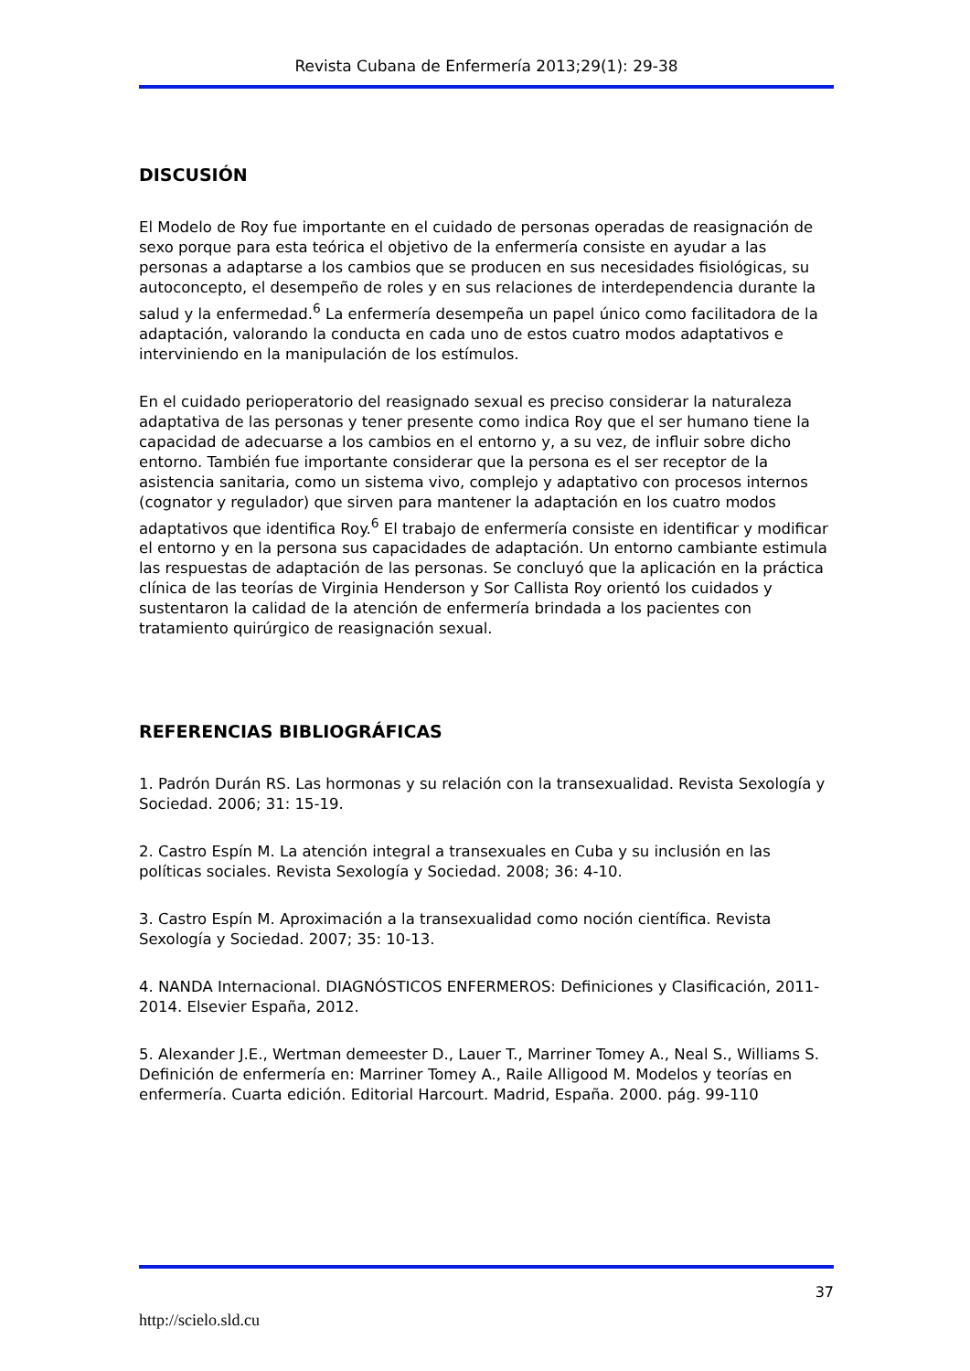Revista Cubana de Enfermería 2013;29(1): 29-38
DISCUSIÓN
El Modelo de Roy fue importante en el cuidado de personas operadas de reasignación de sexo porque para esta teórica el objetivo de la enfermería consiste en ayudar a las personas a adaptarse a los cambios que se producen en sus necesidades fisiológicas, su autoconcepto, el desempeño de roles y en sus relaciones de interdependencia durante la salud y la enfermedad.<sup>6</sup> La enfermería desempeña un papel único como facilitadora de la adaptación, valorando la conducta en cada uno de estos cuatro modos adaptativos e interviniendo en la manipulación de los estímulos.
En el cuidado perioperatorio del reasignado sexual es preciso considerar la naturaleza adaptativa de las personas y tener presente como indica Roy que el ser humano tiene la capacidad de adecuarse a los cambios en el entorno y, a su vez, de influir sobre dicho entorno. También fue importante considerar que la persona es el ser receptor de la asistencia sanitaria, como un sistema vivo, complejo y adaptativo con procesos internos (cognator y regulador) que sirven para mantener la adaptación en los cuatro modos adaptativos que identifica Roy.<sup>6</sup> El trabajo de enfermería consiste en identificar y modificar el entorno y en la persona sus capacidades de adaptación. Un entorno cambiante estimula las respuestas de adaptación de las personas. Se concluyó que la aplicación en la práctica clínica de las teorías de Virginia Henderson y Sor Callista Roy orientó los cuidados y sustentaron la calidad de la atención de enfermería brindada a los pacientes con tratamiento quirúrgico de reasignación sexual.
REFERENCIAS BIBLIOGRÁFICAS
1. Padrón Durán RS. Las hormonas y su relación con la transexualidad. Revista Sexología y Sociedad. 2006; 31: 15-19.
2. Castro Espín M. La atención integral a transexuales en Cuba y su inclusión en las políticas sociales. Revista Sexología y Sociedad. 2008; 36: 4-10.
3. Castro Espín M. Aproximación a la transexualidad como noción científica. Revista Sexología y Sociedad. 2007; 35: 10-13.
4. NANDA Internacional. DIAGNÓSTICOS ENFERMEROS: Definiciones y Clasificación, 2011-2014. Elsevier España, 2012.
5. Alexander J.E., Wertman demeester D., Lauer T., Marriner Tomey A., Neal S., Williams S. Definición de enfermería en: Marriner Tomey A., Raile Alligood M. Modelos y teorías en enfermería. Cuarta edición. Editorial Harcourt. Madrid, España. 2000. pág. 99-110
37
http://scielo.sld.cu